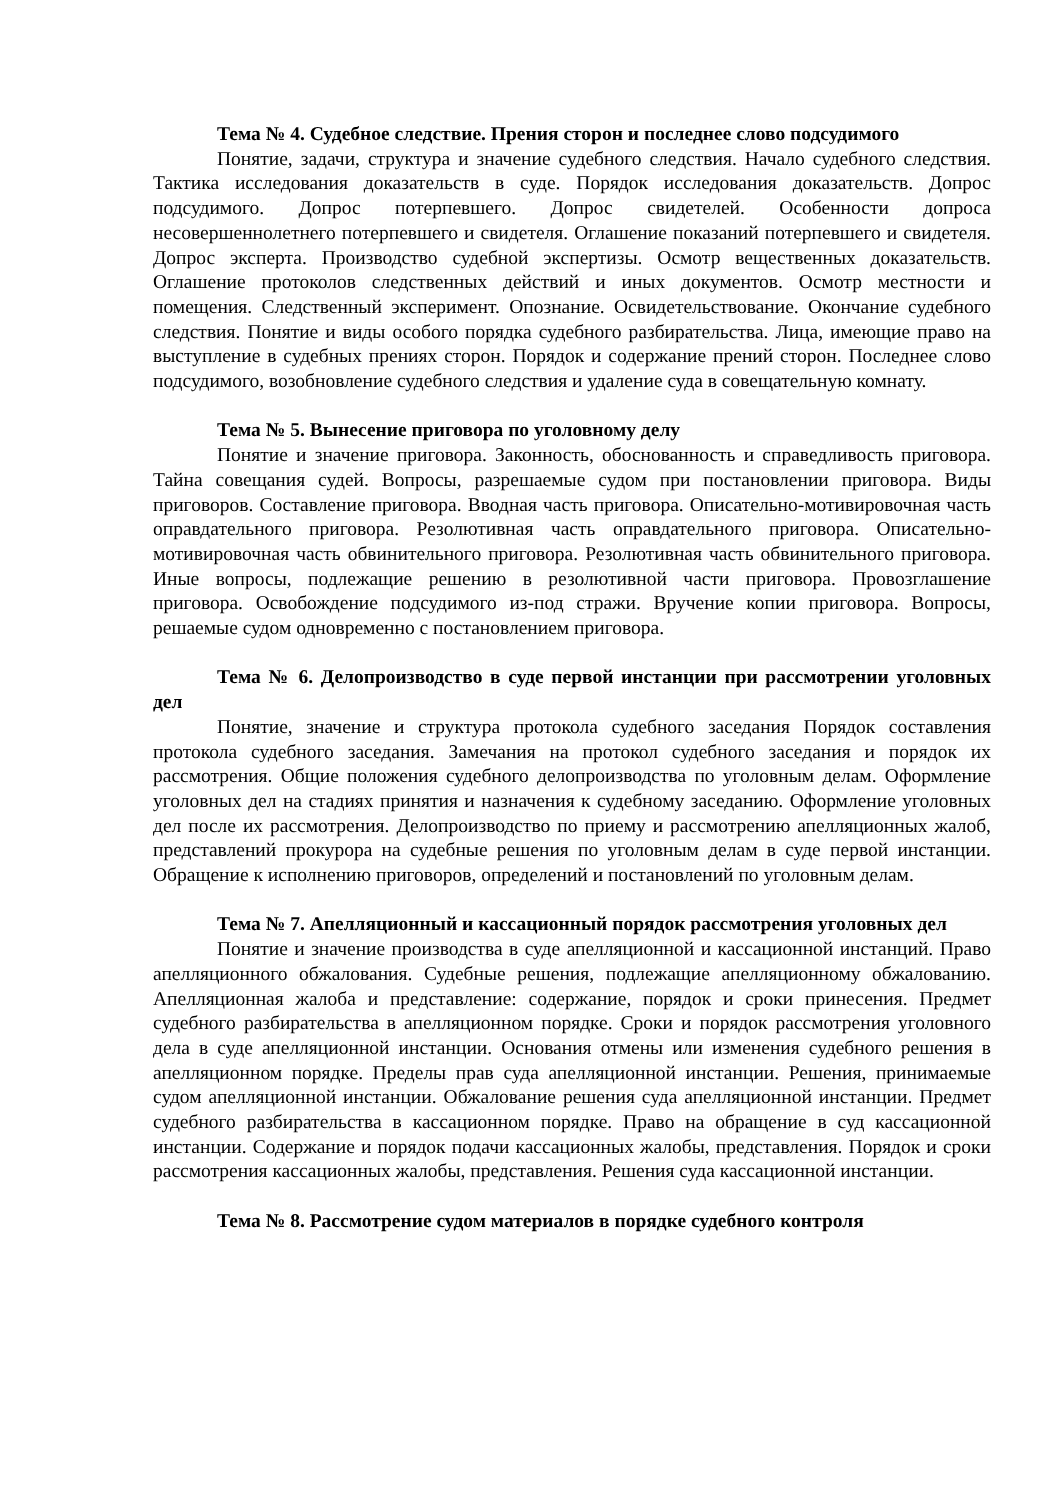Тема № 4. Судебное следствие. Прения сторон и последнее слово подсудимого
Понятие, задачи, структура и значение судебного следствия. Начало судебного следствия. Тактика исследования доказательств в суде. Порядок исследования доказательств. Допрос подсудимого. Допрос потерпевшего. Допрос свидетелей. Особенности допроса несовершеннолетнего потерпевшего и свидетеля. Оглашение показаний потерпевшего и свидетеля. Допрос эксперта. Производство судебной экспертизы. Осмотр вещественных доказательств. Оглашение протоколов следственных действий и иных документов. Осмотр местности и помещения. Следственный эксперимент. Опознание. Освидетельствование. Окончание судебного следствия. Понятие и виды особого порядка судебного разбирательства. Лица, имеющие право на выступление в судебных прениях сторон. Порядок и содержание прений сторон. Последнее слово подсудимого, возобновление судебного следствия и удаление суда в совещательную комнату.
Тема № 5. Вынесение приговора по уголовному делу
Понятие и значение приговора. Законность, обоснованность и справедливость приговора. Тайна совещания судей. Вопросы, разрешаемые судом при постановлении приговора. Виды приговоров. Составление приговора. Вводная часть приговора. Описательно-мотивировочная часть оправдательного приговора. Резолютивная часть оправдательного приговора. Описательно-мотивировочная часть обвинительного приговора. Резолютивная часть обвинительного приговора. Иные вопросы, подлежащие решению в резолютивной части приговора. Провозглашение приговора. Освобождение подсудимого из-под стражи. Вручение копии приговора. Вопросы, решаемые судом одновременно с постановлением приговора.
Тема № 6. Делопроизводство в суде первой инстанции при рассмотрении уголовных дел
Понятие, значение и структура протокола судебного заседания Порядок составления протокола судебного заседания. Замечания на протокол судебного заседания и порядок их рассмотрения. Общие положения судебного делопроизводства по уголовным делам. Оформление уголовных дел на стадиях принятия и назначения к судебному заседанию. Оформление уголовных дел после их рассмотрения. Делопроизводство по приему и рассмотрению апелляционных жалоб, представлений прокурора на судебные решения по уголовным делам в суде первой инстанции. Обращение к исполнению приговоров, определений и постановлений по уголовным делам.
Тема № 7. Апелляционный и кассационный порядок рассмотрения уголовных дел
Понятие и значение производства в суде апелляционной и кассационной инстанций. Право апелляционного обжалования. Судебные решения, подлежащие апелляционному обжалованию. Апелляционная жалоба и представление: содержание, порядок и сроки принесения. Предмет судебного разбирательства в апелляционном порядке. Сроки и порядок рассмотрения уголовного дела в суде апелляционной инстанции. Основания отмены или изменения судебного решения в апелляционном порядке. Пределы прав суда апелляционной инстанции. Решения, принимаемые судом апелляционной инстанции. Обжалование решения суда апелляционной инстанции. Предмет судебного разбирательства в кассационном порядке. Право на обращение в суд кассационной инстанции. Содержание и порядок подачи кассационных жалобы, представления. Порядок и сроки рассмотрения кассационных жалобы, представления. Решения суда кассационной инстанции.
Тема № 8. Рассмотрение судом материалов в порядке судебного контроля